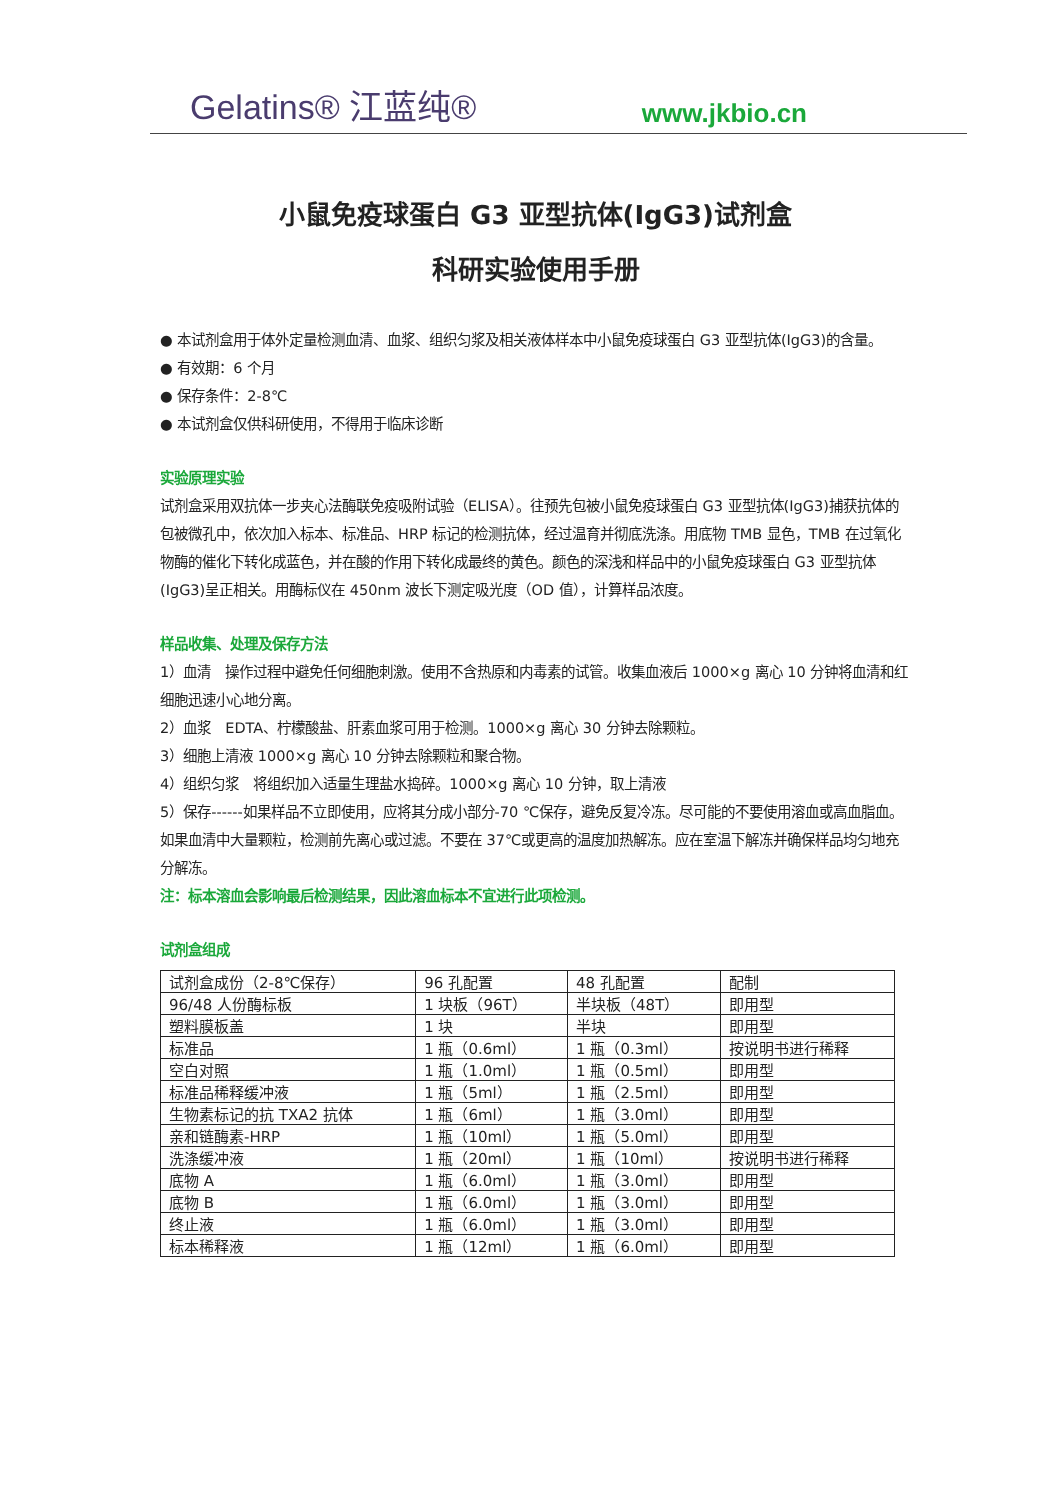Gelatins® 江蓝纯® www.jkbio.cn
小鼠免疫球蛋白 G3 亚型抗体(IgG3)试剂盒
科研实验使用手册
● 本试剂盒用于体外定量检测血清、血浆、组织匀浆及相关液体样本中小鼠免疫球蛋白 G3 亚型抗体(IgG3)的含量。
● 有效期：6 个月
● 保存条件：2-8℃
● 本试剂盒仅供科研使用，不得用于临床诊断
实验原理实验
试剂盒采用双抗体一步夹心法酶联免疫吸附试验（ELISA）。往预先包被小鼠免疫球蛋白 G3 亚型抗体(IgG3)捕获抗体的包被微孔中，依次加入标本、标准品、HRP 标记的检测抗体，经过温育并彻底洗涤。用底物 TMB 显色，TMB 在过氧化物酶的催化下转化成蓝色，并在酸的作用下转化成最终的黄色。颜色的深浅和样品中的小鼠免疫球蛋白 G3 亚型抗体(IgG3)呈正相关。用酶标仪在 450nm 波长下测定吸光度（OD 值），计算样品浓度。
样品收集、处理及保存方法
1）血清　操作过程中避免任何细胞刺激。使用不含热原和内毒素的试管。收集血液后 1000×g 离心 10 分钟将血清和红细胞迅速小心地分离。
2）血浆　EDTA、柠檬酸盐、肝素血浆可用于检测。1000×g 离心 30 分钟去除颗粒。
3）细胞上清液 1000×g 离心 10 分钟去除颗粒和聚合物。
4）组织匀浆　将组织加入适量生理盐水捣碎。1000×g 离心 10 分钟，取上清液
5）保存------如果样品不立即使用，应将其分成小部分-70 ℃保存，避免反复冷冻。尽可能的不要使用溶血或高血脂血。如果血清中大量颗粒，检测前先离心或过滤。不要在 37℃或更高的温度加热解冻。应在室温下解冻并确保样品均匀地充分解冻。
注：标本溶血会影响最后检测结果，因此溶血标本不宜进行此项检测。
试剂盒组成
| 试剂盒成份（2-8℃保存） | 96 孔配置 | 48 孔配置 | 配制 |
| 96/48 人份酶标板 | 1 块板（96T） | 半块板（48T） | 即用型 |
| 塑料膜板盖 | 1 块 | 半块 | 即用型 |
| 标准品 | 1 瓶（0.6ml） | 1 瓶（0.3ml） | 按说明书进行稀释 |
| 空白对照 | 1 瓶（1.0ml） | 1 瓶（0.5ml） | 即用型 |
| 标准品稀释缓冲液 | 1 瓶（5ml） | 1 瓶（2.5ml） | 即用型 |
| 生物素标记的抗 TXA2 抗体 | 1 瓶（6ml） | 1 瓶（3.0ml） | 即用型 |
| 亲和链酶素-HRP | 1 瓶（10ml） | 1 瓶（5.0ml） | 即用型 |
| 洗涤缓冲液 | 1 瓶（20ml） | 1 瓶（10ml） | 按说明书进行稀释 |
| 底物 A | 1 瓶（6.0ml） | 1 瓶（3.0ml） | 即用型 |
| 底物 B | 1 瓶（6.0ml） | 1 瓶（3.0ml） | 即用型 |
| 终止液 | 1 瓶（6.0ml） | 1 瓶（3.0ml） | 即用型 |
| 标本稀释液 | 1 瓶（12ml） | 1 瓶（6.0ml） | 即用型 |